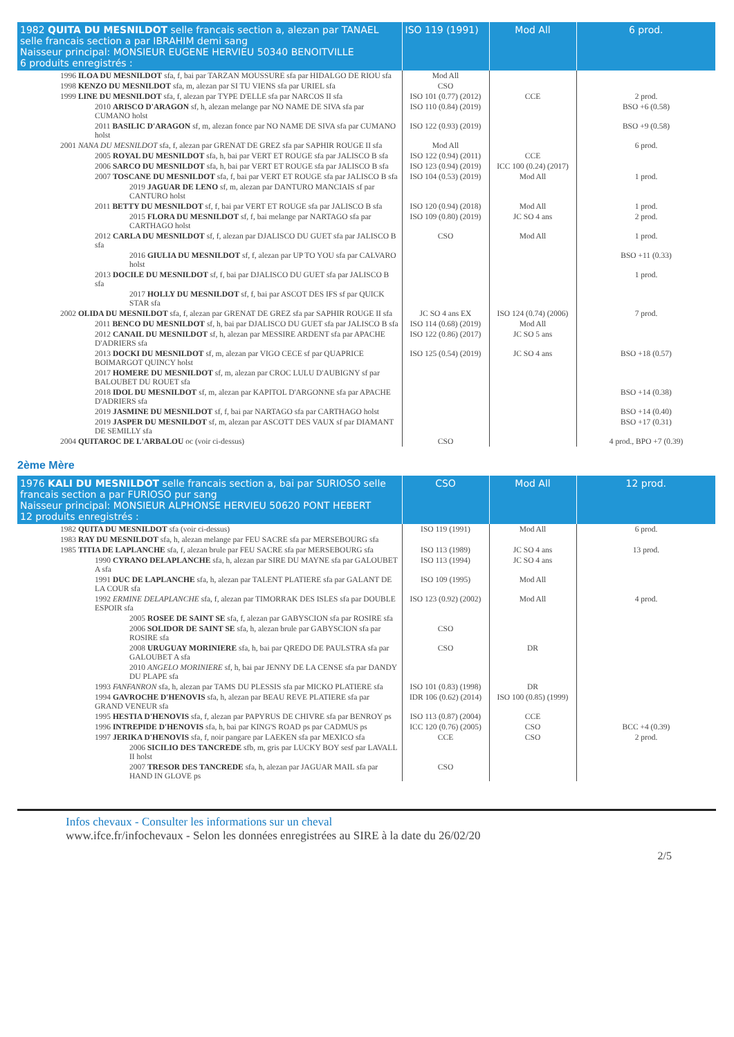| 1982 QUITA DU MESNILDOT selle francais section a, alezan par TANAEL selle francais section a par IBRAHIM demi sang Naisseur principal: MONSIEUR EUGENE HERVIEU 50340 BENOITVILLE 6 produits enregistrés : | ISO 119 (1991) | Mod All | 6 prod. |
| --- | --- | --- | --- |
| 1996 ILOA DU MESNILDOT sfa, f, bai par TARZAN MOUSSURE sfa par HIDALGO DE RIOU sfa | Mod All | | |
| 1998 KENZO DU MESNILDOT sfa, m, alezan par SI TU VIENS sfa par URIEL sfa | CSO | | |
| 1999 LINE DU MESNILDOT sfa, f, alezan par TYPE D'ELLE sfa par NARCOS II sfa | ISO 101 (0.77) (2012) | CCE | 2 prod. |
| 2010 ARISCO D'ARAGON sf, h, alezan melange par NO NAME DE SIVA sfa par CUMANO holst | ISO 110 (0.84) (2019) | | BSO +6 (0.58) |
| 2011 BASILIC D'ARAGON sf, m, alezan fonce par NO NAME DE SIVA sfa par CUMANO holst | ISO 122 (0.93) (2019) | | BSO +9 (0.58) |
| 2001 NANA DU MESNILDOT sfa, f, alezan par GRENAT DE GREZ sfa par SAPHIR ROUGE II sfa | Mod All | | 6 prod. |
| 2005 ROYAL DU MESNILDOT sfa, h, bai par VERT ET ROUGE sfa par JALISCO B sfa | ISO 122 (0.94) (2011) | CCE | |
| 2006 SARCO DU MESNILDOT sfa, h, bai par VERT ET ROUGE sfa par JALISCO B sfa | ISO 123 (0.94) (2019) | ICC 100 (0.24) (2017) | |
| 2007 TOSCANE DU MESNILDOT sfa, f, bai par VERT ET ROUGE sfa par JALISCO B sfa | ISO 104 (0.53) (2019) | Mod All | 1 prod. |
| 2019 JAGUAR DE LENO sf, m, alezan par DANTURO MANCIAIS sf par CANTURO holst | | | |
| 2011 BETTY DU MESNILDOT sf, f, bai par VERT ET ROUGE sfa par JALISCO B sfa | ISO 120 (0.94) (2018) | Mod All | 1 prod. |
| 2015 FLORA DU MESNILDOT sf, f, bai melange par NARTAGO sfa par CARTHAGO holst | ISO 109 (0.80) (2019) | JC SO 4 ans | 2 prod. |
| 2012 CARLA DU MESNILDOT sf, f, alezan par DJALISCO DU GUET sfa par JALISCO B sfa | CSO | Mod All | 1 prod. |
| 2016 GIULIA DU MESNILDOT sf, f, alezan par UP TO YOU sfa par CALVARO holst | | | BSO +11 (0.33) |
| 2013 DOCILE DU MESNILDOT sf, f, bai par DJALISCO DU GUET sfa par JALISCO B sfa | | | 1 prod. |
| 2017 HOLLY DU MESNILDOT sf, f, bai par ASCOT DES IFS sf par QUICK STAR sfa | | | |
| 2002 OLIDA DU MESNILDOT sfa, f, alezan par GRENAT DE GREZ sfa par SAPHIR ROUGE II sfa | JC SO 4 ans EX | ISO 124 (0.74) (2006) | 7 prod. |
| 2011 BENCO DU MESNILDOT sf, h, bai par DJALISCO DU GUET sfa par JALISCO B sfa | ISO 114 (0.68) (2019) | Mod All | |
| 2012 CANAIL DU MESNILDOT sf, h, alezan par MESSIRE ARDENT sfa par APACHE D'ADRIERS sfa | ISO 122 (0.86) (2017) | JC SO 5 ans | |
| 2013 DOCKI DU MESNILDOT sf, m, alezan par VIGO CECE sf par QUAPRICE BOIMARGOT QUINCY holst | ISO 125 (0.54) (2019) | JC SO 4 ans | BSO +18 (0.57) |
| 2017 HOMERE DU MESNILDOT sf, m, alezan par CROC LULU D'AUBIGNY sf par BALOUBET DU ROUET sfa | | | |
| 2018 IDOL DU MESNILDOT sf, m, alezan par KAPITOL D'ARGONNE sfa par APACHE D'ADRIERS sfa | | | BSO +14 (0.38) |
| 2019 JASMINE DU MESNILDOT sf, f, bai par NARTAGO sfa par CARTHAGO holst | | | BSO +14 (0.40) |
| 2019 JASPER DU MESNILDOT sf, m, alezan par ASCOTT DES VAUX sf par DIAMANT DE SEMILLY sfa | | | BSO +17 (0.31) |
| 2004 QUITAROC DE L'ARBALOU oc (voir ci-dessus) | CSO | | 4 prod., BPO +7 (0.39) |
2ème Mère
| 1976 KALI DU MESNILDOT selle francais section a, bai par SURIOSO selle francais section a par FURIOSO pur sang Naisseur principal: MONSIEUR ALPHONSE HERVIEU 50620 PONT HEBERT 12 produits enregistrés : | CSO | Mod All | 12 prod. |
| --- | --- | --- | --- |
| 1982 QUITA DU MESNILDOT sfa (voir ci-dessus) | ISO 119 (1991) | Mod All | 6 prod. |
| 1983 RAY DU MESNILDOT sfa, h, alezan melange par FEU SACRE sfa par MERSEBOURG sfa | | | |
| 1985 TITIA DE LAPLANCHE sfa, f, alezan brule par FEU SACRE sfa par MERSEBOURG sfa | ISO 113 (1989) | JC SO 4 ans | 13 prod. |
| 1990 CYRANO DELAPLANCHE sfa, h, alezan par SIRE DU MAYNE sfa par GALOUBET A sfa | ISO 113 (1994) | JC SO 4 ans | |
| 1991 DUC DE LAPLANCHE sfa, h, alezan par TALENT PLATIERE sfa par GALANT DE LA COUR sfa | ISO 109 (1995) | Mod All | |
| 1992 ERMINE DELAPLANCHE sfa, f, alezan par TIMORRAK DES ISLES sfa par DOUBLE ESPOIR sfa | ISO 123 (0.92) (2002) | Mod All | 4 prod. |
| 2005 ROSEE DE SAINT SE sfa, f, alezan par GABYSCION sfa par ROSIRE sfa | | | |
| 2006 SOLIDOR DE SAINT SE sfa, h, alezan brule par GABYSCION sfa par ROSIRE sfa | CSO | | |
| 2008 URUGUAY MORINIERE sfa, h, bai par QREDO DE PAULSTRA sfa par GALOUBET A sfa | CSO | DR | |
| 2010 ANGELO MORINIERE sf, h, bai par JENNY DE LA CENSE sfa par DANDY DU PLAPE sfa | | | |
| 1993 FANFANRON sfa, h, alezan par TAMS DU PLESSIS sfa par MICKO PLATIERE sfa | ISO 101 (0.83) (1998) | DR | |
| 1994 GAVROCHE D'HENOVIS sfa, h, alezan par BEAU REVE PLATIERE sfa par GRAND VENEUR sfa | IDR 106 (0.62) (2014) | ISO 100 (0.85) (1999) | |
| 1995 HESTIA D'HENOVIS sfa, f, alezan par PAPYRUS DE CHIVRE sfa par BENROY ps | ISO 113 (0.87) (2004) | CCE | |
| 1996 INTREPIDE D'HENOVIS sfa, h, bai par KING'S ROAD ps par CADMUS ps | ICC 120 (0.76) (2005) | CSO | BCC +4 (0.39) |
| 1997 JERIKA D'HENOVIS sfa, f, noir pangare par LAEKEN sfa par MEXICO sfa | CCE | CSO | 2 prod. |
| 2006 SICILIO DES TANCREDE sfb, m, gris par LUCKY BOY sesf par LAVALL II holst | | | |
| 2007 TRESOR DES TANCREDE sfa, h, alezan par JAGUAR MAIL sfa par HAND IN GLOVE ps | CSO | | |
Infos chevaux - Consulter les informations sur un cheval
www.ifce.fr/infochevaux - Selon les données enregistrées au SIRE à la date du 26/02/20
2/5